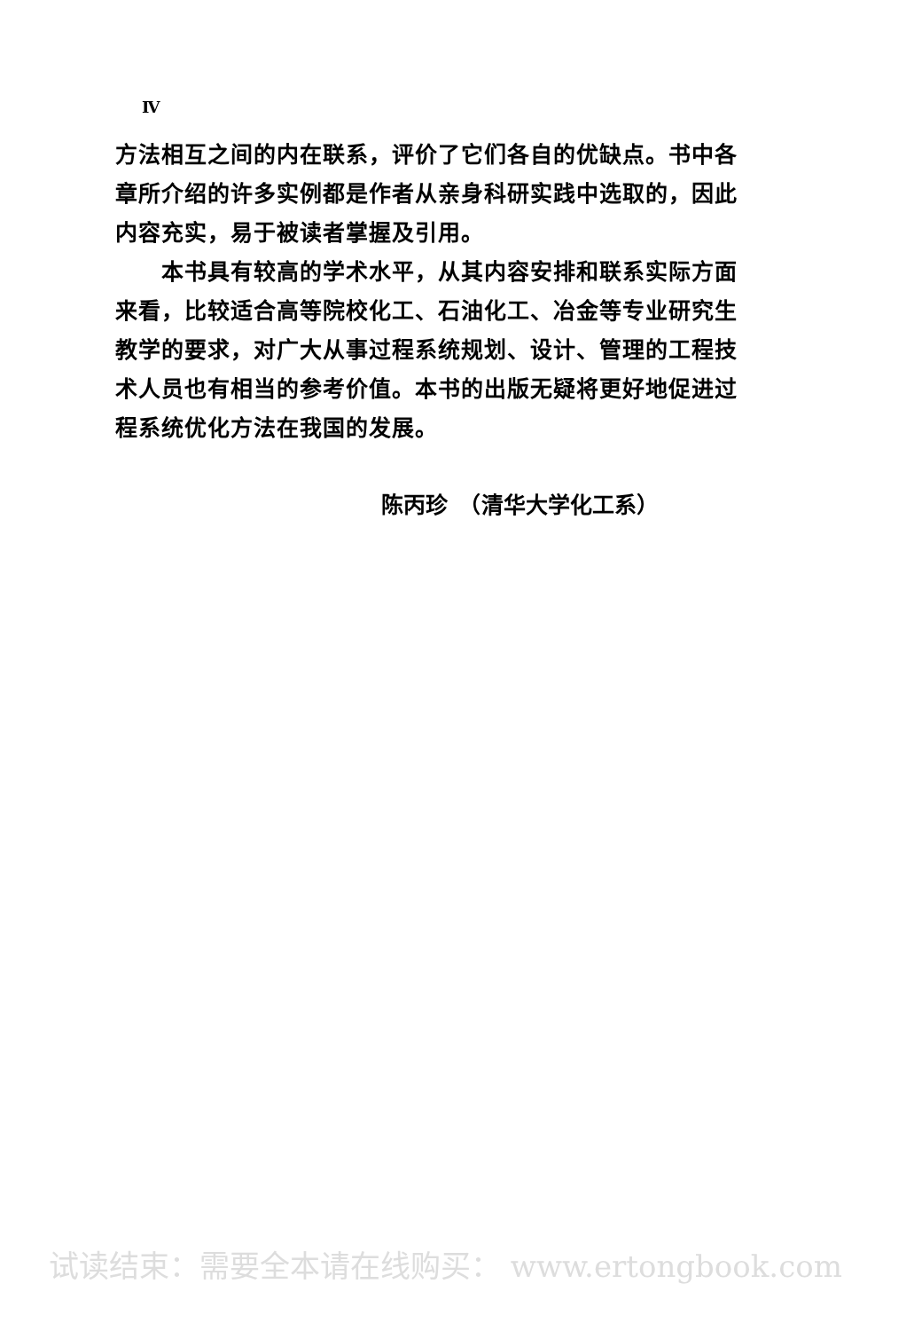Ⅳ
方法相互之间的内在联系，评价了它们各自的优缺点。书中各章所介绍的许多实例都是作者从亲身科研实践中选取的，因此内容充实，易于被读者掌握及引用。
本书具有较高的学术水平，从其内容安排和联系实际方面来看，比较适合高等院校化工、石油化工、冶金等专业研究生教学的要求，对广大从事过程系统规划、设计、管理的工程技术人员也有相当的参考价值。本书的出版无疑将更好地促进过程系统优化方法在我国的发展。
陈丙珍　（清华大学化工系）
试读结束：需要全本请在线购买： www.ertongbook.com